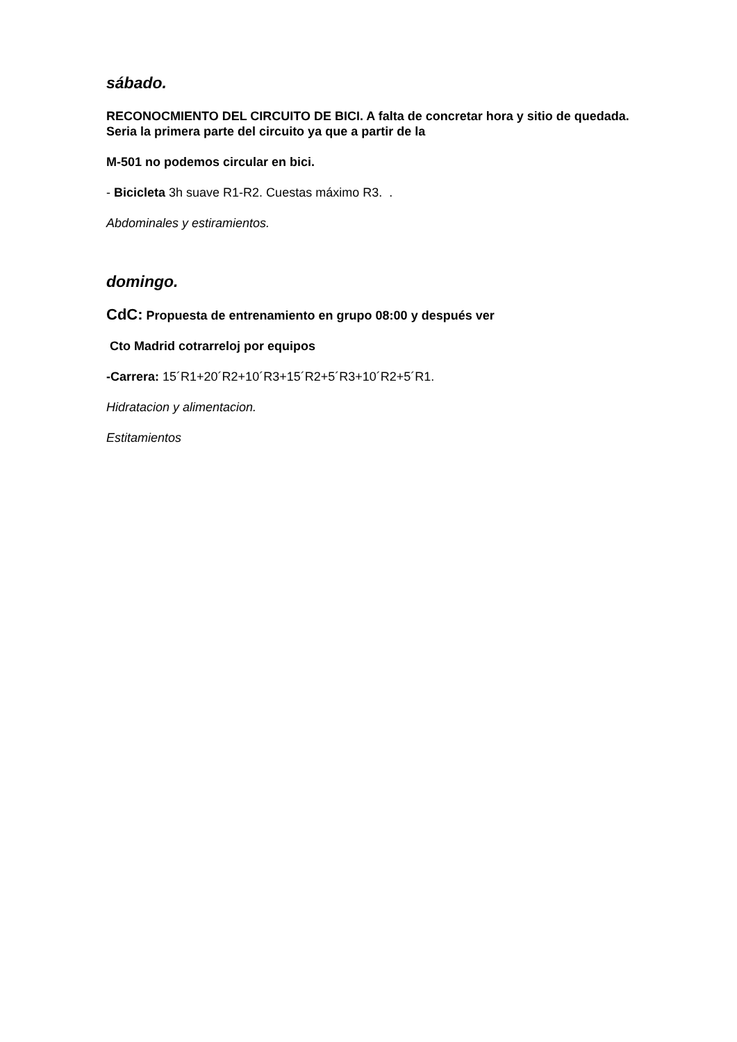sábado.
RECONOCMIENTO DEL CIRCUITO DE BICI. A falta de concretar hora y sitio de quedada. Seria la primera parte del circuito ya que a partir de la
M-501 no podemos circular en bici.
- Bicicleta 3h suave R1-R2. Cuestas máximo R3. .
Abdominales y estiramientos.
domingo.
CdC: Propuesta de entrenamiento en grupo 08:00 y después ver
Cto Madrid cotrarreloj por equipos
-Carrera: 15´R1+20´R2+10´R3+15´R2+5´R3+10´R2+5´R1.
Hidratacion y alimentacion.
Estitamientos